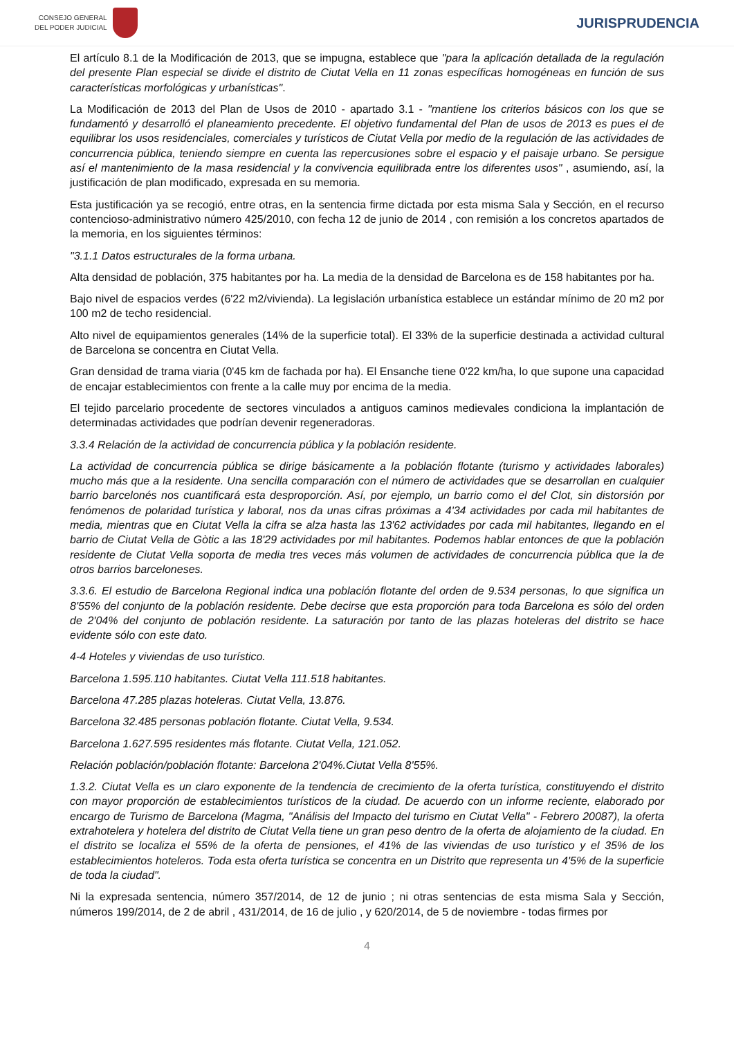CONSEJO GENERAL
DEL PODER JUDICIAL
JURISPRUDENCIA
El artículo 8.1 de la Modificación de 2013, que se impugna, establece que "para la aplicación detallada de la regulación del presente Plan especial se divide el distrito de Ciutat Vella en 11 zonas específicas homogéneas en función de sus características morfológicas y urbanísticas".
La Modificación de 2013 del Plan de Usos de 2010 - apartado 3.1 - "mantiene los criterios básicos con los que se fundamentó y desarrolló el planeamiento precedente. El objetivo fundamental del Plan de usos de 2013 es pues el de equilibrar los usos residenciales, comerciales y turísticos de Ciutat Vella por medio de la regulación de las actividades de concurrencia pública, teniendo siempre en cuenta las repercusiones sobre el espacio y el paisaje urbano. Se persigue así el mantenimiento de la masa residencial y la convivencia equilibrada entre los diferentes usos" , asumiendo, así, la justificación de plan modificado, expresada en su memoria.
Esta justificación ya se recogió, entre otras, en la sentencia firme dictada por esta misma Sala y Sección, en el recurso contencioso-administrativo número 425/2010, con fecha 12 de junio de 2014 , con remisión a los concretos apartados de la memoria, en los siguientes términos:
"3.1.1 Datos estructurales de la forma urbana.
Alta densidad de población, 375 habitantes por ha. La media de la densidad de Barcelona es de 158 habitantes por ha.
Bajo nivel de espacios verdes (6'22 m2/vivienda). La legislación urbanística establece un estándar mínimo de 20 m2 por 100 m2 de techo residencial.
Alto nivel de equipamientos generales (14% de la superficie total). El 33% de la superficie destinada a actividad cultural de Barcelona se concentra en Ciutat Vella.
Gran densidad de trama viaria (0'45 km de fachada por ha). El Ensanche tiene 0'22 km/ha, lo que supone una capacidad de encajar establecimientos con frente a la calle muy por encima de la media.
El tejido parcelario procedente de sectores vinculados a antiguos caminos medievales condiciona la implantación de determinadas actividades que podrían devenir regeneradoras.
3.3.4 Relación de la actividad de concurrencia pública y la población residente.
La actividad de concurrencia pública se dirige básicamente a la población flotante (turismo y actividades laborales) mucho más que a la residente. Una sencilla comparación con el número de actividades que se desarrollan en cualquier barrio barcelonés nos cuantificará esta desproporción. Así, por ejemplo, un barrio como el del Clot, sin distorsión por fenómenos de polaridad turística y laboral, nos da unas cifras próximas a 4'34 actividades por cada mil habitantes de media, mientras que en Ciutat Vella la cifra se alza hasta las 13'62 actividades por cada mil habitantes, llegando en el barrio de Ciutat Vella de Gòtic a las 18'29 actividades por mil habitantes. Podemos hablar entonces de que la población residente de Ciutat Vella soporta de media tres veces más volumen de actividades de concurrencia pública que la de otros barrios barceloneses.
3.3.6. El estudio de Barcelona Regional indica una población flotante del orden de 9.534 personas, lo que significa un 8'55% del conjunto de la población residente. Debe decirse que esta proporción para toda Barcelona es sólo del orden de 2'04% del conjunto de población residente. La saturación por tanto de las plazas hoteleras del distrito se hace evidente sólo con este dato.
4-4 Hoteles y viviendas de uso turístico.
Barcelona 1.595.110 habitantes. Ciutat Vella 111.518 habitantes.
Barcelona 47.285 plazas hoteleras. Ciutat Vella, 13.876.
Barcelona 32.485 personas población flotante. Ciutat Vella, 9.534.
Barcelona 1.627.595 residentes más flotante. Ciutat Vella, 121.052.
Relación población/población flotante: Barcelona 2'04%.Ciutat Vella 8'55%.
1.3.2. Ciutat Vella es un claro exponente de la tendencia de crecimiento de la oferta turística, constituyendo el distrito con mayor proporción de establecimientos turísticos de la ciudad. De acuerdo con un informe reciente, elaborado por encargo de Turismo de Barcelona (Magma, "Análisis del Impacto del turismo en Ciutat Vella" - Febrero 20087), la oferta extrahotelera y hotelera del distrito de Ciutat Vella tiene un gran peso dentro de la oferta de alojamiento de la ciudad. En el distrito se localiza el 55% de la oferta de pensiones, el 41% de las viviendas de uso turístico y el 35% de los establecimientos hoteleros. Toda esta oferta turística se concentra en un Distrito que representa un 4'5% de la superficie de toda la ciudad".
Ni la expresada sentencia, número 357/2014, de 12 de junio ; ni otras sentencias de esta misma Sala y Sección, números 199/2014, de 2 de abril , 431/2014, de 16 de julio , y 620/2014, de 5 de noviembre - todas firmes por
4